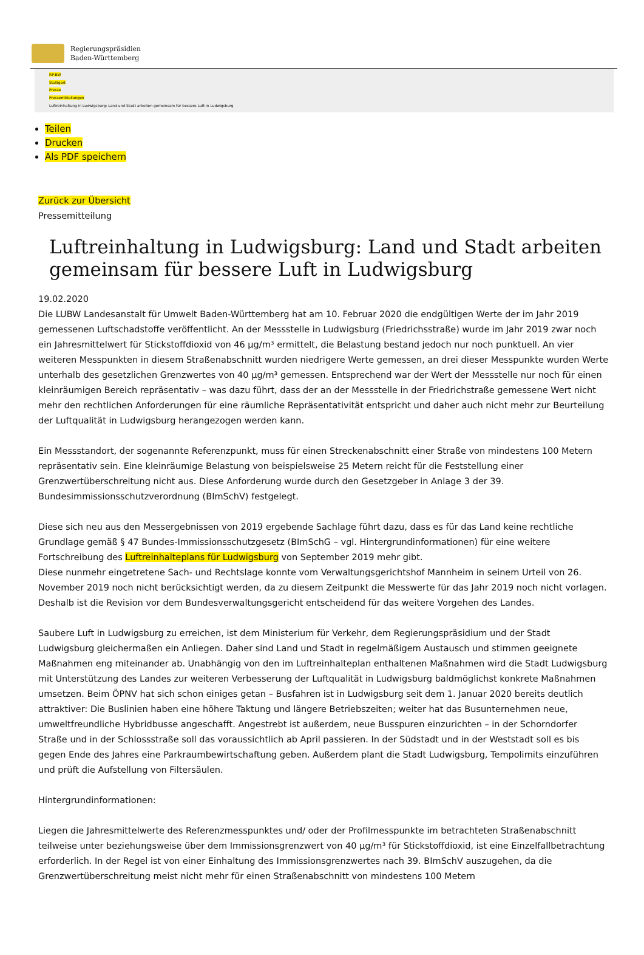Regierungspräsidien
Baden-Württemberg
RP-BW
Stuttgart
Presse
Pressemitteilungen
Luftreinhaltung in Ludwigsburg: Land und Stadt arbeiten gemeinsam für bessere Luft in Ludwigsburg
Teilen
Drucken
Als PDF speichern
Zurück zur Übersicht
Pressemitteilung
Luftreinhaltung in Ludwigsburg: Land und Stadt arbeiten gemeinsam für bessere Luft in Ludwigsburg
19.02.2020
Die LUBW Landesanstalt für Umwelt Baden-Württemberg hat am 10. Februar 2020 die endgültigen Werte der im Jahr 2019 gemessenen Luftschadstoffe veröffentlicht. An der Messstelle in Ludwigsburg (Friedrichsstraße) wurde im Jahr 2019 zwar noch ein Jahresmittelwert für Stickstoffdioxid von 46 µg/m³ ermittelt, die Belastung bestand jedoch nur noch punktuell. An vier weiteren Messpunkten in diesem Straßenabschnitt wurden niedrigere Werte gemessen, an drei dieser Messpunkte wurden Werte unterhalb des gesetzlichen Grenzwertes von 40 µg/m³ gemessen. Entsprechend war der Wert der Messstelle nur noch für einen kleinräumigen Bereich repräsentativ – was dazu führt, dass der an der Messstelle in der Friedrichstraße gemessene Wert nicht mehr den rechtlichen Anforderungen für eine räumliche Repräsentativität entspricht und daher auch nicht mehr zur Beurteilung der Luftqualität in Ludwigsburg herangezogen werden kann.
Ein Messstandort, der sogenannte Referenzpunkt, muss für einen Streckenabschnitt einer Straße von mindestens 100 Metern repräsentativ sein. Eine kleinräumige Belastung von beispielsweise 25 Metern reicht für die Feststellung einer Grenzwertüberschreitung nicht aus. Diese Anforderung wurde durch den Gesetzgeber in Anlage 3 der 39. Bundesimmissionsschutzverordnung (BImSchV) festgelegt.
Diese sich neu aus den Messergebnissen von 2019 ergebende Sachlage führt dazu, dass es für das Land keine rechtliche Grundlage gemäß § 47 Bundes-Immissionsschutzgesetz (BImSchG – vgl. Hintergrundinformationen) für eine weitere Fortschreibung des Luftreinhalteplans für Ludwigsburg von September 2019 mehr gibt.
Diese nunmehr eingetretene Sach- und Rechtslage konnte vom Verwaltungsgerichtshof Mannheim in seinem Urteil von 26. November 2019 noch nicht berücksichtigt werden, da zu diesem Zeitpunkt die Messwerte für das Jahr 2019 noch nicht vorlagen. Deshalb ist die Revision vor dem Bundesverwaltungsgericht entscheidend für das weitere Vorgehen des Landes.
Saubere Luft in Ludwigsburg zu erreichen, ist dem Ministerium für Verkehr, dem Regierungspräsidium und der Stadt Ludwigsburg gleichermaßen ein Anliegen. Daher sind Land und Stadt in regelmäßigem Austausch und stimmen geeignete Maßnahmen eng miteinander ab. Unabhängig von den im Luftreinhalteplan enthaltenen Maßnahmen wird die Stadt Ludwigsburg mit Unterstützung des Landes zur weiteren Verbesserung der Luftqualität in Ludwigsburg baldmöglichst konkrete Maßnahmen umsetzen. Beim ÖPNV hat sich schon einiges getan – Busfahren ist in Ludwigsburg seit dem 1. Januar 2020 bereits deutlich attraktiver: Die Buslinien haben eine höhere Taktung und längere Betriebszeiten; weiter hat das Busunternehmen neue, umweltfreundliche Hybridbusse angeschafft. Angestrebt ist außerdem, neue Busspuren einzurichten – in der Schorndorfer Straße und in der Schlossstraße soll das voraussichtlich ab April passieren. In der Südstadt und in der Weststadt soll es bis gegen Ende des Jahres eine Parkraumbewirtschaftung geben. Außerdem plant die Stadt Ludwigsburg, Tempolimits einzuführen und prüft die Aufstellung von Filtersäulen.
Hintergrundinformationen:
Liegen die Jahresmittelwerte des Referenzmesspunktes und/ oder der Profilmesspunkte im betrachteten Straßenabschnitt teilweise unter beziehungsweise über dem Immissionsgrenzwert von 40 µg/m³ für Stickstoffdioxid, ist eine Einzelfallbetrachtung erforderlich. In der Regel ist von einer Einhaltung des Immissionsgrenzwertes nach 39. BImSchV auszugehen, da die Grenzwertüberschreitung meist nicht mehr für einen Straßenabschnitt von mindestens 100 Metern